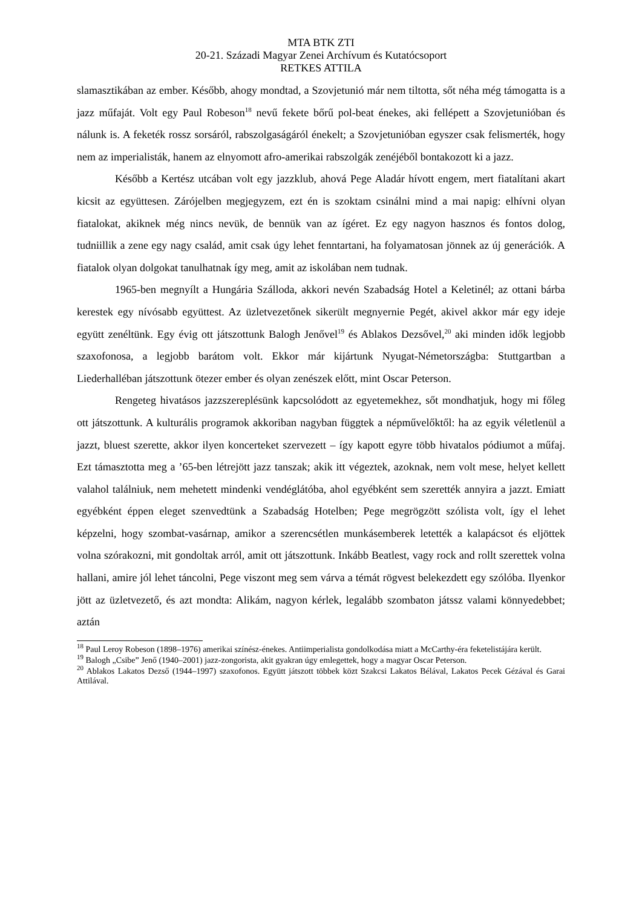MTA BTK ZTI
20-21. Századi Magyar Zenei Archívum és Kutatócsoport
RETKES ATTILA
slamasztikában az ember. Később, ahogy mondtad, a Szovjetunió már nem tiltotta, sőt néha még támogatta is a jazz műfaját. Volt egy Paul Robeson<sup>18</sup> nevű fekete bőrű pol-beat énekes, aki fellépett a Szovjetunióban és nálunk is. A feketék rossz sorsáról, rabszolgaságáról énekelt; a Szovjetunióban egyszer csak felismerték, hogy nem az imperialisták, hanem az elnyomott afro-amerikai rabszolgák zenéjéből bontakozott ki a jazz.
Később a Kertész utcában volt egy jazzklub, ahová Pege Aladár hívott engem, mert fiatalítani akart kicsit az együttesen. Zárójelben megjegyzem, ezt én is szoktam csinálni mind a mai napig: elhívni olyan fiatalokat, akiknek még nincs nevük, de bennük van az ígéret. Ez egy nagyon hasznos és fontos dolog, tudniillik a zene egy nagy család, amit csak úgy lehet fenntartani, ha folyamatosan jönnek az új generációk. A fiatalok olyan dolgokat tanulhatnak így meg, amit az iskolában nem tudnak.
1965-ben megnyílt a Hungária Szálloda, akkori nevén Szabadság Hotel a Keletinél; az ottani bárba kerestek egy nívósabb együttest. Az üzletvezetőnek sikerült megnyernie Pegét, akivel akkor már egy ideje együtt zenéltünk. Egy évig ott játszottunk Balogh Jenővel<sup>19</sup> és Ablakos Dezsővel,<sup>20</sup> aki minden idők legjobb szaxofonosa, a legjobb barátom volt. Ekkor már kijártunk Nyugat-Németországba: Stuttgartban a Liederhalléban játszottunk ötezer ember és olyan zenészek előtt, mint Oscar Peterson.
Rengeteg hivatásos jazzszereplésünk kapcsolódott az egyetemekhez, sőt mondhatjuk, hogy mi főleg ott játszottunk. A kulturális programok akkoriban nagyban függtek a népművelőktől: ha az egyik véletlenül a jazzt, bluest szerette, akkor ilyen koncerteket szervezett – így kapott egyre több hivatalos pódiumot a műfaj. Ezt támasztotta meg a ’65-ben létrejött jazz tanszak; akik itt végeztek, azoknak, nem volt mese, helyet kellett valahol találniuk, nem mehetett mindenki vendéglátóba, ahol egyébként sem szerették annyira a jazzt. Emiatt egyébként éppen eleget szenvedtünk a Szabadság Hotelben; Pege megrögzött szólista volt, így el lehet képzelni, hogy szombat-vasárnap, amikor a szerencsétlen munkásemberek letették a kalapácsot és eljöttek volna szórakozni, mit gondoltak arról, amit ott játszottunk. Inkább Beatlest, vagy rock and rollt szerettek volna hallani, amire jól lehet táncolni, Pege viszont meg sem várva a témát rögvest belekezdett egy szólóba. Ilyenkor jött az üzletvezető, és azt mondta: Alikám, nagyon kérlek, legalább szombaton játssz valami könnyedebbet; aztán
<sup>18</sup> Paul Leroy Robeson (1898–1976) amerikai színész-énekes. Antiimperialista gondolkodása miatt a McCarthy-éra feketelistájára került.
<sup>19</sup> Balogh „Csibe” Jenő (1940–2001) jazz-zongorista, akit gyakran úgy emlegettek, hogy a magyar Oscar Peterson.
<sup>20</sup> Ablakos Lakatos Dezső (1944–1997) szaxofonos. Együtt játszott többek közt Szakcsi Lakatos Bélával, Lakatos Pecek Gézával és Garai Attilával.